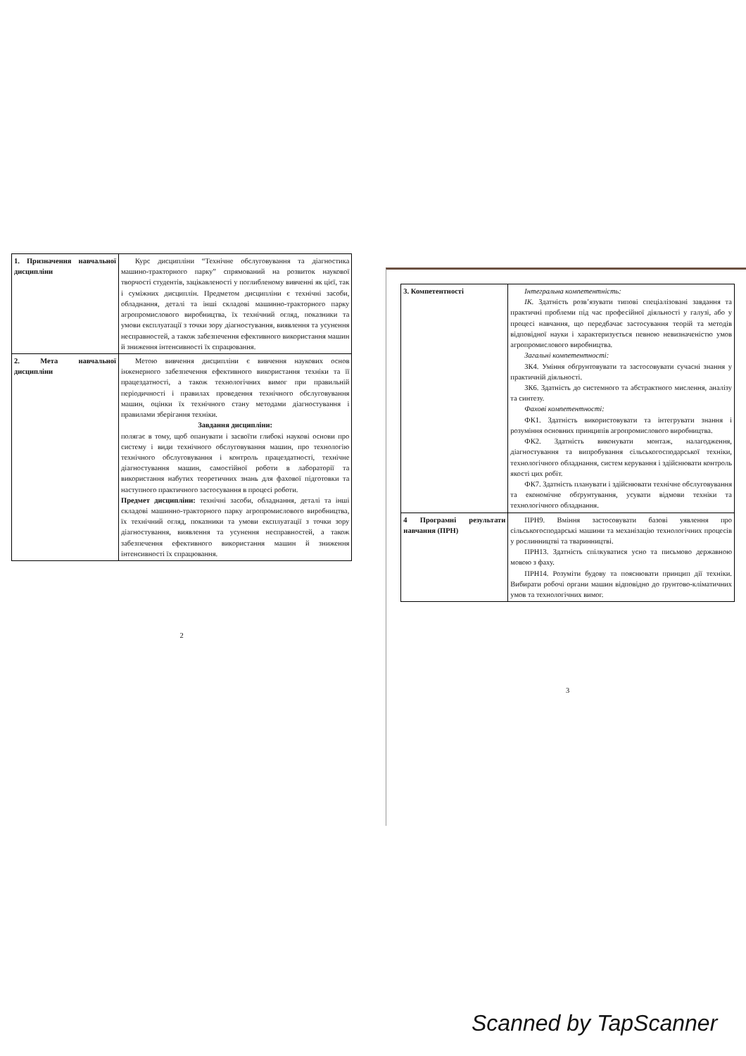| 1. Призначення навчальної дисципліни | Курс дисципліни “Технічне обслуговування та діагностика машино-тракторного парку” спрямований на розвиток наукової творчості студентів, зацікавленості у поглибленому вивченні як цієї, так і суміжних дисциплін. Предметом дисципліни є технічні засоби, обладнання, деталі та інші складові машинно-тракторного парку агропромислового виробництва, їх технічний огляд, показники та умови експлуатації з точки зору діагностування, виявлення та усунення несправностей, а також забезпечення ефективного використання машин й зниження інтенсивності їх спрацювання. |
| 2. Мета навчальної дисципліни | Метою вивчення дисципліни є вивчення наукових основ інженерного забезпечення ефективного використання техніки та її працездатності, а також технологічних вимог при правильній періодичності і правилах проведення технічного обслуговування машин, оцінки їх технічного стану методами діагностування і правилами зберігання техніки. Завдання дисципліни: полягає в тому, щоб опанувати і засвоїти глибокі наукові основи про систему і види технічного обслуговування машин, про технологію технічного обслуговування і контроль працездатності, технічне діагностування машин, самостійної роботи в лабораторії та використання набутих теоретичних знань для фахової підготовки та наступного практичного застосування в процесі роботи. Предмет дисципліни: технічні засоби, обладнання, деталі та інші складові машинно-тракторного парку агропромислового виробництва, їх технічний огляд, показники та умови експлуатації з точки зору діагностування, виявлення та усунення несправностей, а також забезпечення ефективного використання машин й зниження інтенсивності їх спрацювання. |
2
| 3. Компетентності | Інтегральна компетентність: ІК. Здатність розв’язувати типові спеціалізовані завдання та практичні проблеми під час професійної діяльності у галузі, або у процесі навчання, що передбачає застосування теорій та методів відповідної науки і характеризується певною невизначеністю умов агропромислового виробництва. Загальні компетентності: ЗК4. Уміння обґрунтовувати та застосовувати сучасні знання у практичній діяльності. ЗК6. Здатність до системного та абстрактного мислення, аналізу та синтезу. Фахові компетентності: ФК1. Здатність використовувати та інтегрувати знання і розуміння основних принципів агропромислового виробництва. ФК2. Здатність виконувати монтаж, налагодження, діагностування та випробування сільськогосподарської техніки, технологічного обладнання, систем керування і здійснювати контроль якості цих робіт. ФК7. Здатність планувати і здійснювати технічне обслуговування та економічне обґрунтування, усувати відмови техніки та технологічного обладнання. |
| 4 Програмні результати навчання (ПРН) | ПРН9. Вміння застосовувати базові уявлення про сільськогосподарські машини та механізацію технологічних процесів у рослинництві та тваринництві. ПРН13. Здатність спілкуватися усно та письмово державною мовою з фаху. ПРН14. Розуміти будову та пояснювати принцип дії техніки. Вибирати робочі органи машин відповідно до ґрунтово-кліматичних умов та технологічних вимог. |
3
Scanned by TapScanner